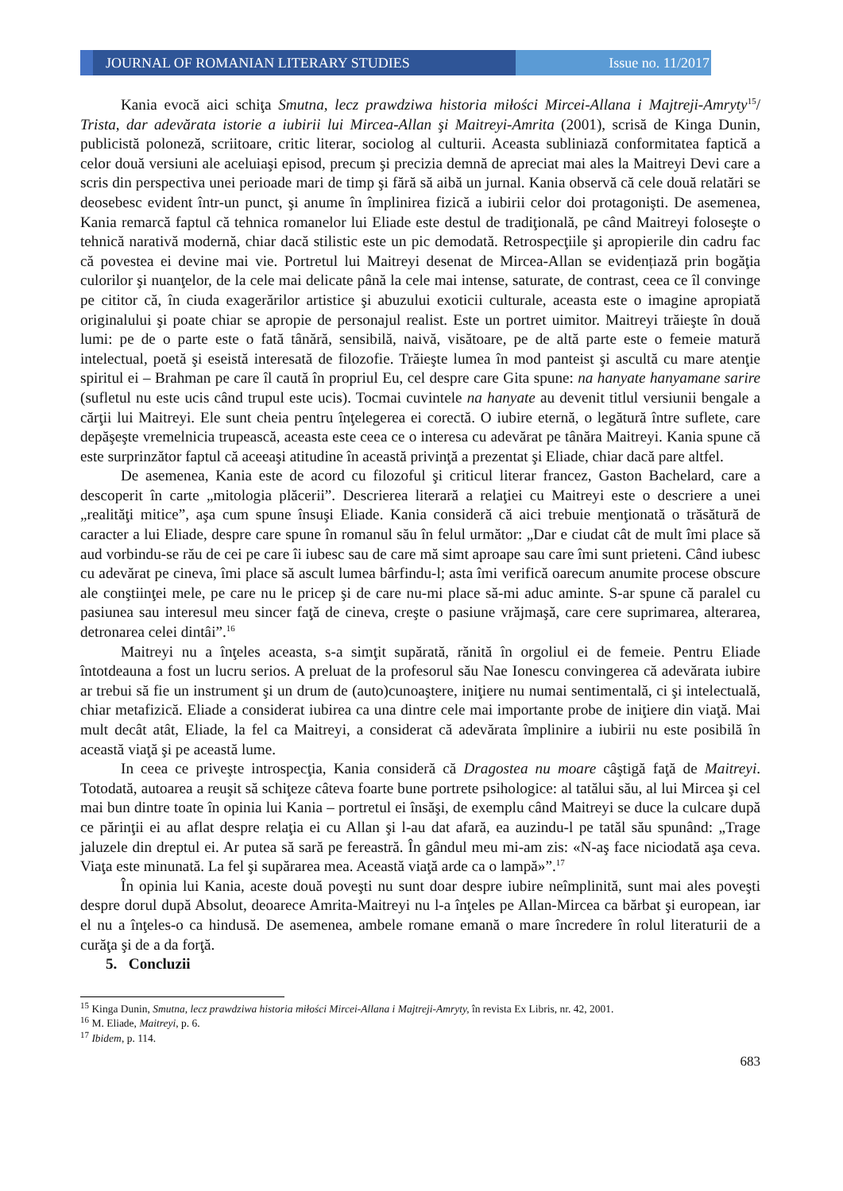JOURNAL OF ROMANIAN LITERARY STUDIES
Issue no. 11/2017
Kania evocă aici schiţa Smutna, lecz prawdziwa historia miłości Mircei-Allana i Majtreji-Amryty<sup>15</sup>/ Trista, dar adevărata istorie a iubirii lui Mircea-Allan şi Maitreyi-Amrita (2001), scrisă de Kinga Dunin, publicistă poloneză, scriitoare, critic literar, sociolog al culturii. Aceasta subliniază conformitatea faptică a celor două versiuni ale aceluiaşi episod, precum şi precizia demnă de apreciat mai ales la Maitreyi Devi care a scris din perspectiva unei perioade mari de timp şi fără să aibă un jurnal. Kania observă că cele două relatări se deosebesc evident într-un punct, şi anume în împlinirea fizică a iubirii celor doi protagonişti. De asemenea, Kania remarcă faptul că tehnica romanelor lui Eliade este destul de tradiţională, pe când Maitreyi foloseşte o tehnică narativă modernă, chiar dacă stilistic este un pic demodată. Retrospecţiile şi apropierile din cadru fac că povestea ei devine mai vie. Portretul lui Maitreyi desenat de Mircea-Allan se evidențiază prin bogăţia culorilor şi nuanţelor, de la cele mai delicate până la cele mai intense, saturate, de contrast, ceea ce îl convinge pe cititor că, în ciuda exagerărilor artistice şi abuzului exoticii culturale, aceasta este o imagine apropiată originalului şi poate chiar se apropie de personajul realist. Este un portret uimitor. Maitreyi trăieşte în două lumi: pe de o parte este o fată tânără, sensibilă, naivă, visătoare, pe de altă parte este o femeie matură intelectual, poetă şi eseistă interesată de filozofie. Trăieşte lumea în mod panteist şi ascultă cu mare atenţie spiritul ei – Brahman pe care îl caută în propriul Eu, cel despre care Gita spune: na hanyate hanyamane sarire (sufletul nu este ucis când trupul este ucis). Tocmai cuvintele na hanyate au devenit titlul versiunii bengale a cărţii lui Maitreyi. Ele sunt cheia pentru înţelegerea ei corectă. O iubire eternă, o legătură între suflete, care depăşeşte vremelnicia trupească, aceasta este ceea ce o interesa cu adevărat pe tânăra Maitreyi. Kania spune că este surprinzător faptul că aceeaşi atitudine în această privinţă a prezentat şi Eliade, chiar dacă pare altfel.
De asemenea, Kania este de acord cu filozoful şi criticul literar francez, Gaston Bachelard, care a descoperit în carte „mitologia plăcerii”. Descrierea literară a relaţiei cu Maitreyi este o descriere a unei „realităţi mitice”, aşa cum spune însuşi Eliade. Kania consideră că aici trebuie menţionată o trăsătură de caracter a lui Eliade, despre care spune în romanul său în felul următor: „Dar e ciudat cât de mult îmi place să aud vorbindu-se rău de cei pe care îi iubesc sau de care mă simt aproape sau care îmi sunt prieteni. Când iubesc cu adevărat pe cineva, îmi place să ascult lumea bârfindu-l; asta îmi verifică oarecum anumite procese obscure ale conştiinţei mele, pe care nu le pricep şi de care nu-mi place să-mi aduc aminte. S-ar spune că paralel cu pasiunea sau interesul meu sincer faţă de cineva, creşte o pasiune vrăjmaşă, care cere suprimarea, alterarea, detronarea celei dintâi”.<sup>16</sup>
Maitreyi nu a înţeles aceasta, s-a simţit supărată, rănită în orgoliul ei de femeie. Pentru Eliade întotdeauna a fost un lucru serios. A preluat de la profesorul său Nae Ionescu convingerea că adevărata iubire ar trebui să fie un instrument şi un drum de (auto)cunoaştere, iniţiere nu numai sentimentală, ci şi intelectuală, chiar metafizică. Eliade a considerat iubirea ca una dintre cele mai importante probe de iniţiere din viaţă. Mai mult decât atât, Eliade, la fel ca Maitreyi, a considerat că adevărata împlinire a iubirii nu este posibilă în această viaţă şi pe această lume.
In ceea ce priveşte introspecţia, Kania consideră că Dragostea nu moare câştigă faţă de Maitreyi. Totodată, autoarea a reuşit să schiţeze câteva foarte bune portrete psihologice: al tatălui său, al lui Mircea şi cel mai bun dintre toate în opinia lui Kania – portretul ei însăşi, de exemplu când Maitreyi se duce la culcare după ce părinţii ei au aflat despre relaţia ei cu Allan şi l-au dat afară, ea auzindu-l pe tatăl său spunând: „Trage jaluzele din dreptul ei. Ar putea să sară pe fereastră. În gândul meu mi-am zis: «N-aş face niciodată aşa ceva. Viaţa este minunată. La fel şi supărarea mea. Această viaţă arde ca o lampă»”.<sup>17</sup>
În opinia lui Kania, aceste două poveşti nu sunt doar despre iubire neîmplinită, sunt mai ales poveşti despre dorul după Absolut, deoarece Amrita-Maitreyi nu l-a înţeles pe Allan-Mircea ca bărbat şi european, iar el nu a înţeles-o ca hindusă. De asemenea, ambele romane emană o mare încredere în rolul literaturii de a curăţa şi de a da forţă.
5. Concluzii
<sup>15</sup> Kinga Dunin, Smutna, lecz prawdziwa historia miłości Mircei-Allana i Majtreji-Amryty, în revista Ex Libris, nr. 42, 2001.
<sup>16</sup> M. Eliade, Maitreyi, p. 6.
<sup>17</sup> Ibidem, p. 114.
683